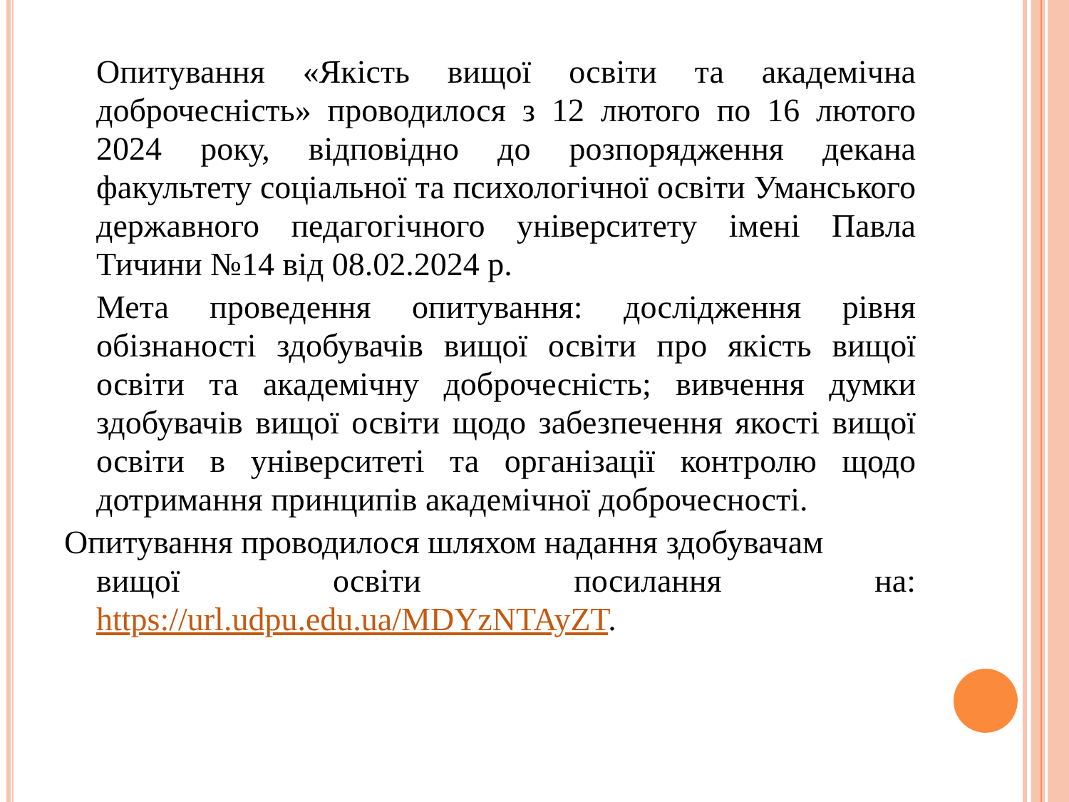Опитування «Якість вищої освіти та академічна доброчесність» проводилося з 12 лютого по 16 лютого 2024 року, відповідно до розпорядження декана факультету соціальної та психологічної освіти Уманського державного педагогічного університету імені Павла Тичини №14 від 08.02.2024 р.
Мета проведення опитування: дослідження рівня обізнаності здобувачів вищої освіти про якість вищої освіти та академічну доброчесність; вивчення думки здобувачів вищої освіти щодо забезпечення якості вищої освіти в університеті та організації контролю щодо дотримання принципів академічної доброчесності.
Опитування проводилося шляхом надання здобувачам
вищої освіти посилання на: https://url.udpu.edu.ua/MDYzNTAyZT.